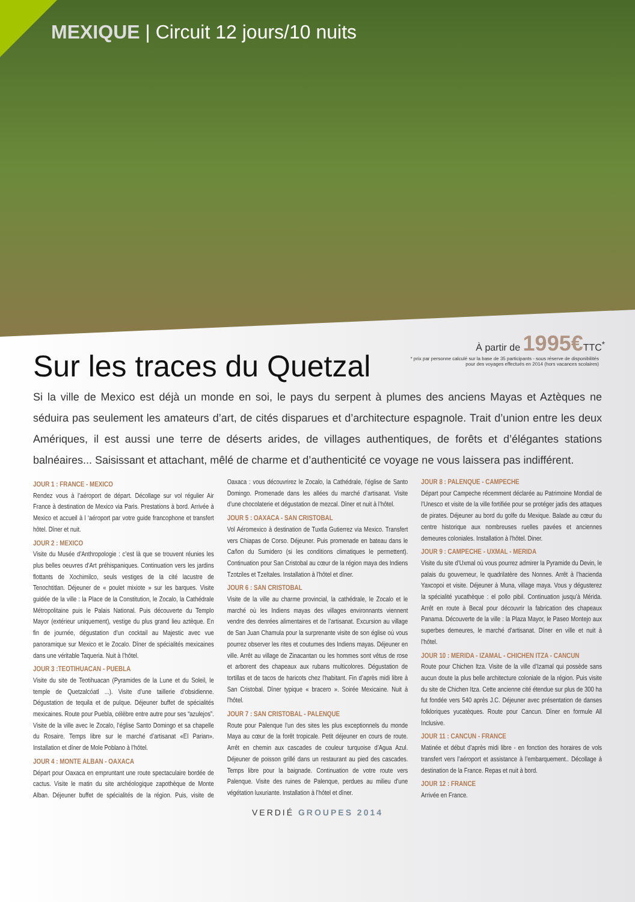MEXIQUE | Circuit 12 jours/10 nuits
À partir de 1995€TTC<sup>*</sup>
* prix par personne calculé sur la base de 35 participants - sous réserve de disponibilités
pour des voyages effectués en 2014 (hors vacances scolaires)
Sur les traces du Quetzal
Si la ville de Mexico est déjà un monde en soi, le pays du serpent à plumes des anciens Mayas et Aztèques ne séduira pas seulement les amateurs d’art, de cités disparues et d’architecture espagnole. Trait d’union entre les deux Amériques, il est aussi une terre de déserts arides, de villages authentiques, de forêts et d’élégantes stations balnéaires... Saisissant et attachant, mêlé de charme et d’authenticité ce voyage ne vous laissera pas indifférent.
JOUR 1 : FRANCE - MEXICO
Rendez vous à l’aéroport de départ. Décollage sur vol régulier Air France à destination de Mexico via Paris. Prestations à bord. Arrivée à Mexico et accueil à l ‘aéroport par votre guide francophone et transfert hôtel. Dîner et nuit.
JOUR 2 : MEXICO
Visite du Musée d’Anthropologie : c’est là que se trouvent réunies les plus belles oeuvres d’Art préhispaniques. Continuation vers les jardins flottants de Xochimilco, seuls vestiges de la cité lacustre de Tenochtitlan. Déjeuner de « poulet mixiote » sur les barques. Visite guidée de la ville : la Place de la Constitution, le Zocalo, la Cathédrale Métropolitaine puis le Palais National. Puis découverte du Templo Mayor (extérieur uniquement), vestige du plus grand lieu aztèque. En fin de journée, dégustation d’un cocktail au Majestic avec vue panoramique sur Mexico et le Zocalo. Dîner de spécialités mexicaines dans une véritable Taqueria. Nuit à l’hôtel.
JOUR 3 :TEOTIHUACAN - PUEBLA
Visite du site de Teotihuacan (Pyramides de la Lune et du Soleil, le temple de Quetzalcóatl ...). Visite d’une taillerie d’obsidienne. Dégustation de tequila et de pulque. Déjeuner buffet de spécialités mexicaines. Route pour Puebla, célèbre entre autre pour ses “azulejos”. Visite de la ville avec le Zocalo, l’église Santo Domingo et sa chapelle du Rosaire. Temps libre sur le marché d’artisanat «El Parian». Installation et dîner de Mole Poblano à l’hôtel.
JOUR 4 : MONTE ALBAN - OAXACA
Départ pour Oaxaca en empruntant une route spectaculaire bordée de cactus. Visite le matin du site archéologique zapothèque de Monte Alban. Déjeuner buffet de spécialités de la région. Puis, visite de Oaxaca : vous découvrirez le Zocalo, la Cathédrale, l’église de Santo Domingo. Promenade dans les allées du marché d’artisanat. Visite d’une chocolaterie et dégustation de mezcal. Dîner et nuit à l’hôtel.
JOUR 5 : OAXACA - SAN CRISTOBAL
Vol Aéromexico à destination de Tuxtla Gutierrez via Mexico. Transfert vers Chiapas de Corso. Déjeuner. Puis promenade en bateau dans le Cañon du Sumidero (si les conditions climatiques le permettent). Continuation pour San Cristobal au cœur de la région maya des Indiens Tzotziles et Tzeltales. Installation à l’hôtel et dîner.
JOUR 6 : SAN CRISTOBAL
Visite de la ville au charme provincial, la cathédrale, le Zocalo et le marché où les Indiens mayas des villages environnants viennent vendre des denrées alimentaires et de l’artisanat. Excursion au village de San Juan Chamula pour la surprenante visite de son église où vous pourrez observer les rites et coutumes des Indiens mayas. Déjeuner en ville. Arrêt au village de Zinacantan ou les hommes sont vêtus de rose et arborent des chapeaux aux rubans multicolores. Dégustation de tortillas et de tacos de haricots chez l’habitant. Fin d’après midi libre à San Cristobal. Dîner typique « bracero ». Soirée Mexicaine. Nuit à l’hôtel.
JOUR 7 : SAN CRISTOBAL - PALENQUE
Route pour Palenque l’un des sites les plus exceptionnels du monde Maya au cœur de la forêt tropicale. Petit déjeuner en cours de route. Arrêt en chemin aux cascades de couleur turquoise d’Agua Azul. Déjeuner de poisson grillé dans un restaurant au pied des cascades. Temps libre pour la baignade. Continuation de votre route vers Palenque. Visite des ruines de Palenque, perdues au milieu d’une végétation luxuriante. Installation à l’hôtel et dîner.
JOUR 8 : PALENQUE - CAMPECHE
Départ pour Campeche récemment déclarée au Patrimoine Mondial de l’Unesco et visite de la ville fortifiée pour se protéger jadis des attaques de pirates. Déjeuner au bord du golfe du Mexique. Balade au cœur du centre historique aux nombreuses ruelles pavées et anciennes demeures coloniales. Installation à l’hôtel. Diner.
JOUR 9 : CAMPECHE - UXMAL - MERIDA
Visite du site d’Uxmal où vous pourrez admirer la Pyramide du Devin, le palais du gouverneur, le quadrilatère des Nonnes. Arrêt à l’hacienda Yaxcopoi et visite. Déjeuner à Muna, village maya. Vous y dégusterez la spécialité yucathèque : el pollo pibil. Continuation jusqu’à Mérida. Arrêt en route à Becal pour découvrir la fabrication des chapeaux Panama. Découverte de la ville : la Plaza Mayor, le Paseo Montejo aux superbes demeures, le marché d’artisanat. Dîner en ville et nuit à l’hôtel.
JOUR 10 : MERIDA - IZAMAL - CHICHEN ITZA - CANCUN
Route pour Chichen Itza. Visite de la ville d’Izamal qui possède sans aucun doute la plus belle architecture coloniale de la région. Puis visite du site de Chichen Itza. Cette ancienne cité étendue sur plus de 300 ha fut fondée vers 540 après J.C. Déjeuner avec présentation de danses folkloriques yucatèques. Route pour Cancun. Dîner en formule All Inclusive.
JOUR 11 : CANCUN - FRANCE
Matinée et début d’après midi libre - en fonction des horaires de vols transfert vers l’aéroport et assistance à l’embarquement.. Décollage à destination de la France. Repas et nuit à bord.
JOUR 12 : FRANCE
Arrivée en France.
VERDIÉ GROUPES 2014